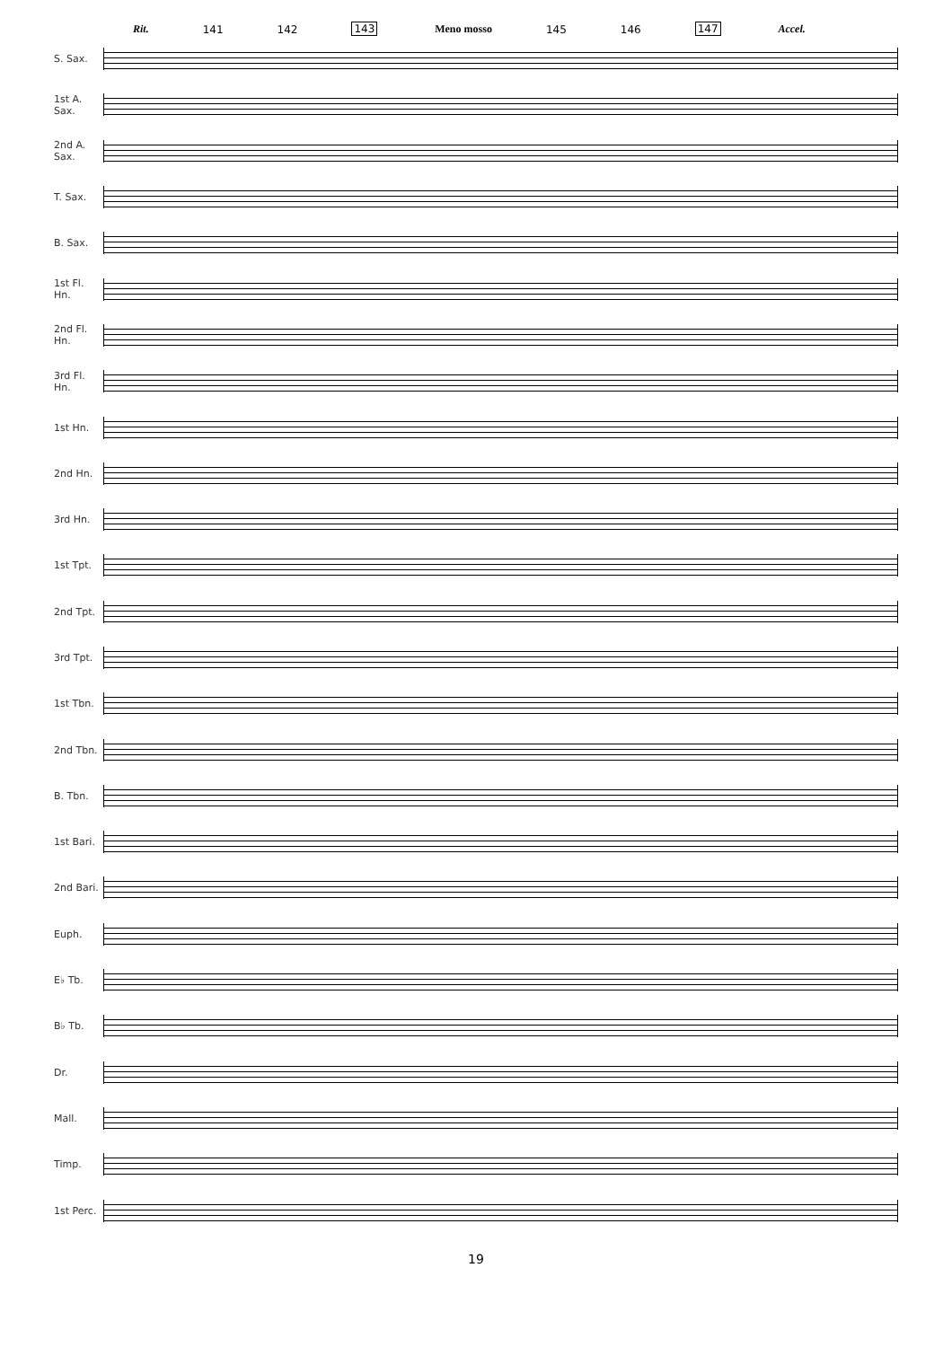Rit. 141 142 143 Meno mosso 145 146 147 Accel.
S. Sax.
1st A. Sax.
2nd A. Sax.
T. Sax.
B. Sax.
1st Fl. Hn.
2nd Fl. Hn.
3rd Fl. Hn.
1st Hn.
2nd Hn.
3rd Hn.
1st Tpt.
2nd Tpt.
3rd Tpt.
1st Tbn.
2nd Tbn.
B. Tbn.
1st Bari.
2nd Bari.
Euph.
E♭ Tb.
B♭ Tb.
Dr.
Mall.
Timp.
1st Perc.
19